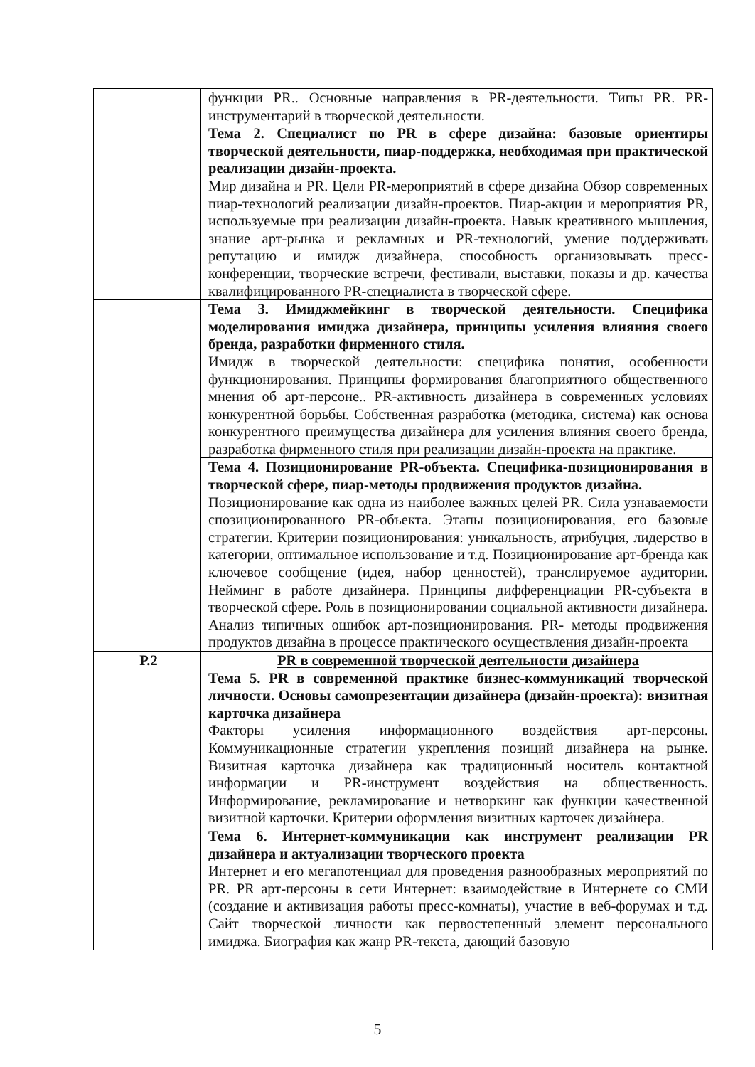| | функции PR.. Основные направления в PR-деятельности. Типы PR. PR-инструментарий в творческой деятельности. |
| | Тема 2. Специалист по PR в сфере дизайна: базовые ориентиры творческой деятельности, пиар-поддержка, необходимая при практической реализации дизайн-проекта. Мир дизайна и PR. Цели PR-мероприятий в сфере дизайна Обзор современных пиар-технологий реализации дизайн-проектов. Пиар-акции и мероприятия PR, используемые при реализации дизайн-проекта. Навык креативного мышления, знание арт-рынка и рекламных и PR-технологий, умение поддерживать репутацию и имидж дизайнера, способность организовывать пресс-конференции, творческие встречи, фестивали, выставки, показы и др. качества квалифицированного PR-специалиста в творческой сфере. |
| | Тема 3. Имиджмейкинг в творческой деятельности. Специфика моделирования имиджа дизайнера, принципы усиления влияния своего бренда, разработки фирменного стиля. Имидж в творческой деятельности: специфика понятия, особенности функционирования. Принципы формирования благоприятного общественного мнения об арт-персоне.. PR-активность дизайнера в современных условиях конкурентной борьбы. Собственная разработка (методика, система) как основа конкурентного преимущества дизайнера для усиления влияния своего бренда, разработка фирменного стиля при реализации дизайн-проекта на практике. |
| | Тема 4. Позиционирование PR-объекта. Специфика-позиционирования в творческой сфере, пиар-методы продвижения продуктов дизайна. Позиционирование как одна из наиболее важных целей PR. Сила узнаваемости спозиционированного PR-объекта. Этапы позиционирования, его базовые стратегии. Критерии позиционирования: уникальность, атрибуция, лидерство в категории, оптимальное использование и т.д. Позиционирование арт-бренда как ключевое сообщение (идея, набор ценностей), транслируемое аудитории. Нейминг в работе дизайнера. Принципы дифференциации PR-субъекта в творческой сфере. Роль в позиционировании социальной активности дизайнера. Анализ типичных ошибок арт-позиционирования. PR- методы продвижения продуктов дизайна в процессе практического осуществления дизайн-проекта |
| Р.2 | PR в современной творческой деятельности дизайнера Тема 5. PR в современной практике бизнес-коммуникаций творческой личности. Основы самопрезентации дизайнера (дизайн-проекта): визитная карточка дизайнера Факторы усиления информационного воздействия арт-персоны. Коммуникационные стратегии укрепления позиций дизайнера на рынке. Визитная карточка дизайнера как традиционный носитель контактной информации и PR-инструмент воздействия на общественность. Информирование, рекламирование и нетворкинг как функции качественной визитной карточки. Критерии оформления визитных карточек дизайнера. |
| | Тема 6. Интернет-коммуникации как инструмент реализации PR дизайнера и актуализации творческого проекта Интернет и его мегапотенциал для проведения разнообразных мероприятий по PR. PR арт-персоны в сети Интернет: взаимодействие в Интернете со СМИ (создание и активизация работы пресс-комнаты), участие в веб-форумах и т.д. Сайт творческой личности как первостепенный элемент персонального имиджа. Биография как жанр PR-текста, дающий базовую |
5